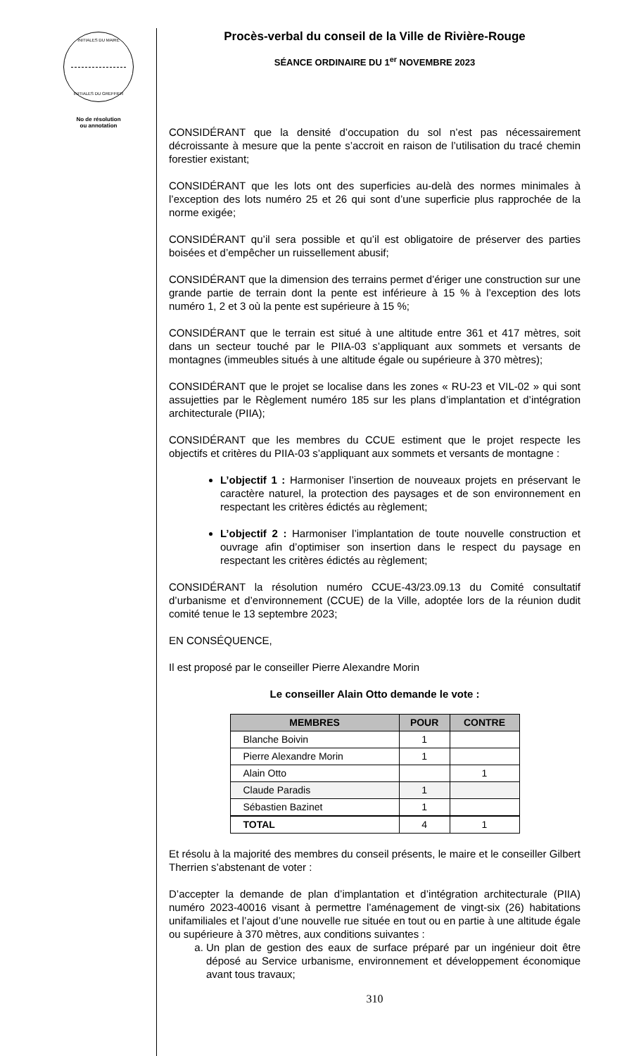INITIALES DU MAIRE
INITIALES DU GREFFIER
No de résolution
ou annotation
Procès-verbal du conseil de la Ville de Rivière-Rouge
SÉANCE ORDINAIRE DU 1<sup>er</sup> NOVEMBRE 2023
CONSIDÉRANT que la densité d’occupation du sol n’est pas nécessairement décroissante à mesure que la pente s’accroit en raison de l’utilisation du tracé chemin forestier existant;
CONSIDÉRANT que les lots ont des superficies au-delà des normes minimales à l’exception des lots numéro 25 et 26 qui sont d’une superficie plus rapprochée de la norme exigée;
CONSIDÉRANT qu’il sera possible et qu’il est obligatoire de préserver des parties boisées et d’empêcher un ruissellement abusif;
CONSIDÉRANT que la dimension des terrains permet d’ériger une construction sur une grande partie de terrain dont la pente est inférieure à 15 % à l’exception des lots numéro 1, 2 et 3 où la pente est supérieure à 15 %;
CONSIDÉRANT que le terrain est situé à une altitude entre 361 et 417 mètres, soit dans un secteur touché par le PIIA-03 s’appliquant aux sommets et versants de montagnes (immeubles situés à une altitude égale ou supérieure à 370 mètres);
CONSIDÉRANT que le projet se localise dans les zones « RU-23 et VIL-02 » qui sont assujetties par le Règlement numéro 185 sur les plans d’implantation et d’intégration architecturale (PIIA);
CONSIDÉRANT que les membres du CCUE estiment que le projet respecte les objectifs et critères du PIIA-03 s’appliquant aux sommets et versants de montagne :
L’objectif 1 : Harmoniser l’insertion de nouveaux projets en préservant le caractère naturel, la protection des paysages et de son environnement en respectant les critères édictés au règlement;
L’objectif 2 : Harmoniser l’implantation de toute nouvelle construction et ouvrage afin d’optimiser son insertion dans le respect du paysage en respectant les critères édictés au règlement;
CONSIDÉRANT la résolution numéro CCUE-43/23.09.13 du Comité consultatif d’urbanisme et d’environnement (CCUE) de la Ville, adoptée lors de la réunion dudit comité tenue le 13 septembre 2023;
EN CONSÉQUENCE,
Il est proposé par le conseiller Pierre Alexandre Morin
Le conseiller Alain Otto demande le vote :
| MEMBRES | POUR | CONTRE |
| --- | --- | --- |
| Blanche Boivin | 1 | |
| Pierre Alexandre Morin | 1 | |
| Alain Otto | | 1 |
| Claude Paradis | 1 | |
| Sébastien Bazinet | 1 | |
| TOTAL | 4 | 1 |
Et résolu à la majorité des membres du conseil présents, le maire et le conseiller Gilbert Therrien s’abstenant de voter :
D’accepter la demande de plan d’implantation et d’intégration architecturale (PIIA) numéro 2023-40016 visant à permettre l’aménagement de vingt-six (26) habitations unifamiliales et l’ajout d’une nouvelle rue située en tout ou en partie à une altitude égale ou supérieure à 370 mètres, aux conditions suivantes :
a. Un plan de gestion des eaux de surface préparé par un ingénieur doit être déposé au Service urbanisme, environnement et développement économique avant tous travaux;
310